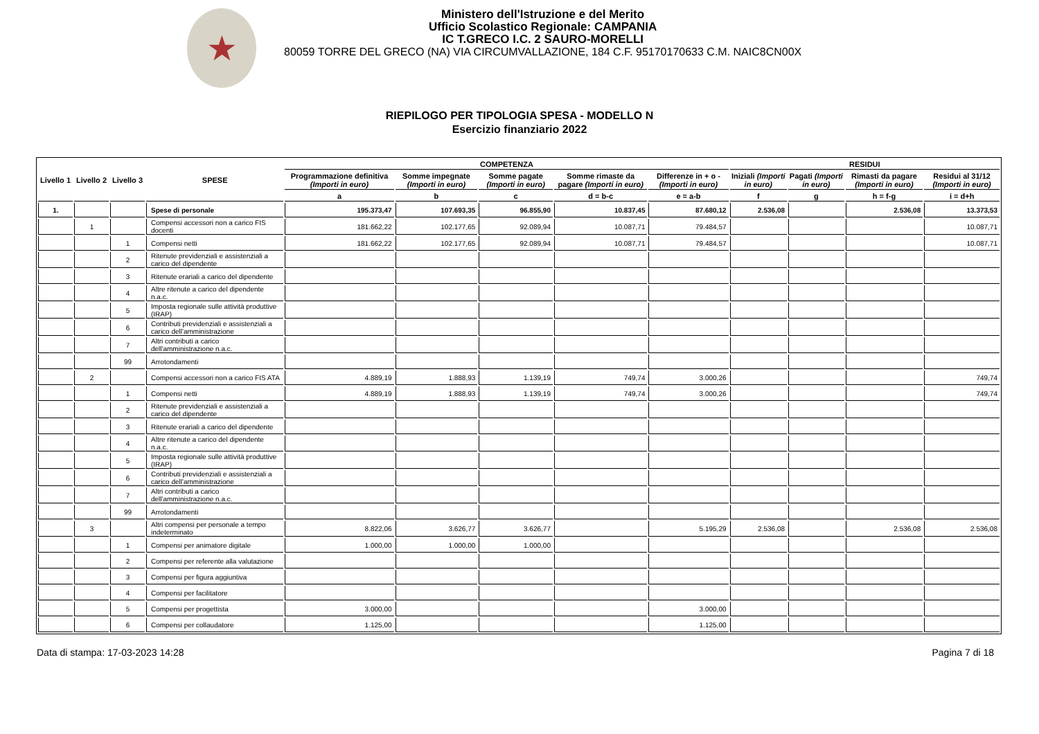★
Ministero dell'Istruzione e del Merito
Ufficio Scolastico Regionale: CAMPANIA
IC T.GRECO I.C. 2 SAURO-MORELLI
80059 TORRE DEL GRECO (NA) VIA CIRCUMVALLAZIONE, 184 C.F. 95170170633 C.M. NAIC8CN00X
RIEPILOGO PER TIPOLOGIA SPESA - MODELLO N
Esercizio finanziario 2022
| Livello 1 | Livello 2 | Livello 3 | SPESE | COMPETENZA | | | | | RESIDUI | | | |
| --- | --- | --- | --- | --- | --- | --- | --- | --- | --- | --- | --- | --- |
| | | | | Programmazione definitiva (Importi in euro) | Somme impegnate (Importi in euro) | Somme pagate (Importi in euro) | Somme rimaste da pagare (Importi in euro) | Differenze in + o - (Importi in euro) | Iniziali (Importi in euro) | Pagati (Importi in euro) | Rimasti da pagare (Importi in euro) | Residui al 31/12 (Importi in euro) |
| | | | | a | b | c | d = b-c | e = a-b | f | g | h = f-g | i = d+h |
| 1. | | | Spese di personale | 195.373,47 | 107.693,35 | 96.855,90 | 10.837,45 | 87.680,12 | 2.536,08 | | 2.536,08 | 13.373,53 |
| | 1 | | Compensi accessori non a carico FIS docenti | 181.662,22 | 102.177,65 | 92.089,94 | 10.087,71 | 79.484,57 | | | | 10.087,71 |
| | | 1 | Compensi netti | 181.662,22 | 102.177,65 | 92.089,94 | 10.087,71 | 79.484,57 | | | | 10.087,71 |
| | | 2 | Ritenute previdenziali e assistenziali a carico del dipendente | | | | | | | | | |
| | | 3 | Ritenute erariali a carico del dipendente | | | | | | | | | |
| | | 4 | Altre ritenute a carico del dipendente n.a.c. | | | | | | | | | |
| | | 5 | Imposta regionale sulle attività produttive (IRAP) | | | | | | | | | |
| | | 6 | Contributi previdenziali e assistenziali a carico dell'amministrazione | | | | | | | | | |
| | | 7 | Altri contributi a carico dell'amministrazione n.a.c. | | | | | | | | | |
| | | 99 | Arrotondamenti | | | | | | | | | |
| | 2 | | Compensi accessori non a carico FIS ATA | 4.889,19 | 1.888,93 | 1.139,19 | 749,74 | 3.000,26 | | | | 749,74 |
| | | 1 | Compensi netti | 4.889,19 | 1.888,93 | 1.139,19 | 749,74 | 3.000,26 | | | | 749,74 |
| | | 2 | Ritenute previdenziali e assistenziali a carico del dipendente | | | | | | | | | |
| | | 3 | Ritenute erariali a carico del dipendente | | | | | | | | | |
| | | 4 | Altre ritenute a carico del dipendente n.a.c. | | | | | | | | | |
| | | 5 | Imposta regionale sulle attività produttive (IRAP) | | | | | | | | | |
| | | 6 | Contributi previdenziali e assistenziali a carico dell'amministrazione | | | | | | | | | |
| | | 7 | Altri contributi a carico dell'amministrazione n.a.c. | | | | | | | | | |
| | | 99 | Arrotondamenti | | | | | | | | | |
| | 3 | | Altri compensi per personale a tempo indeterminato | 8.822,06 | 3.626,77 | 3.626,77 | | 5.195,29 | 2.536,08 | | 2.536,08 | 2.536,08 |
| | | 1 | Compensi per animatore digitale | 1.000,00 | 1.000,00 | 1.000,00 | | | | | | |
| | | 2 | Compensi per referente alla valutazione | | | | | | | | | |
| | | 3 | Compensi per figura aggiuntiva | | | | | | | | | |
| | | 4 | Compensi per facilitatore | | | | | | | | | |
| | | 5 | Compensi per progettista | 3.000,00 | | | | 3.000,00 | | | | |
| | | 6 | Compensi per collaudatore | 1.125,00 | | | | 1.125,00 | | | | |
Data di stampa: 17-03-2023 14:28 Pagina 7 di 18